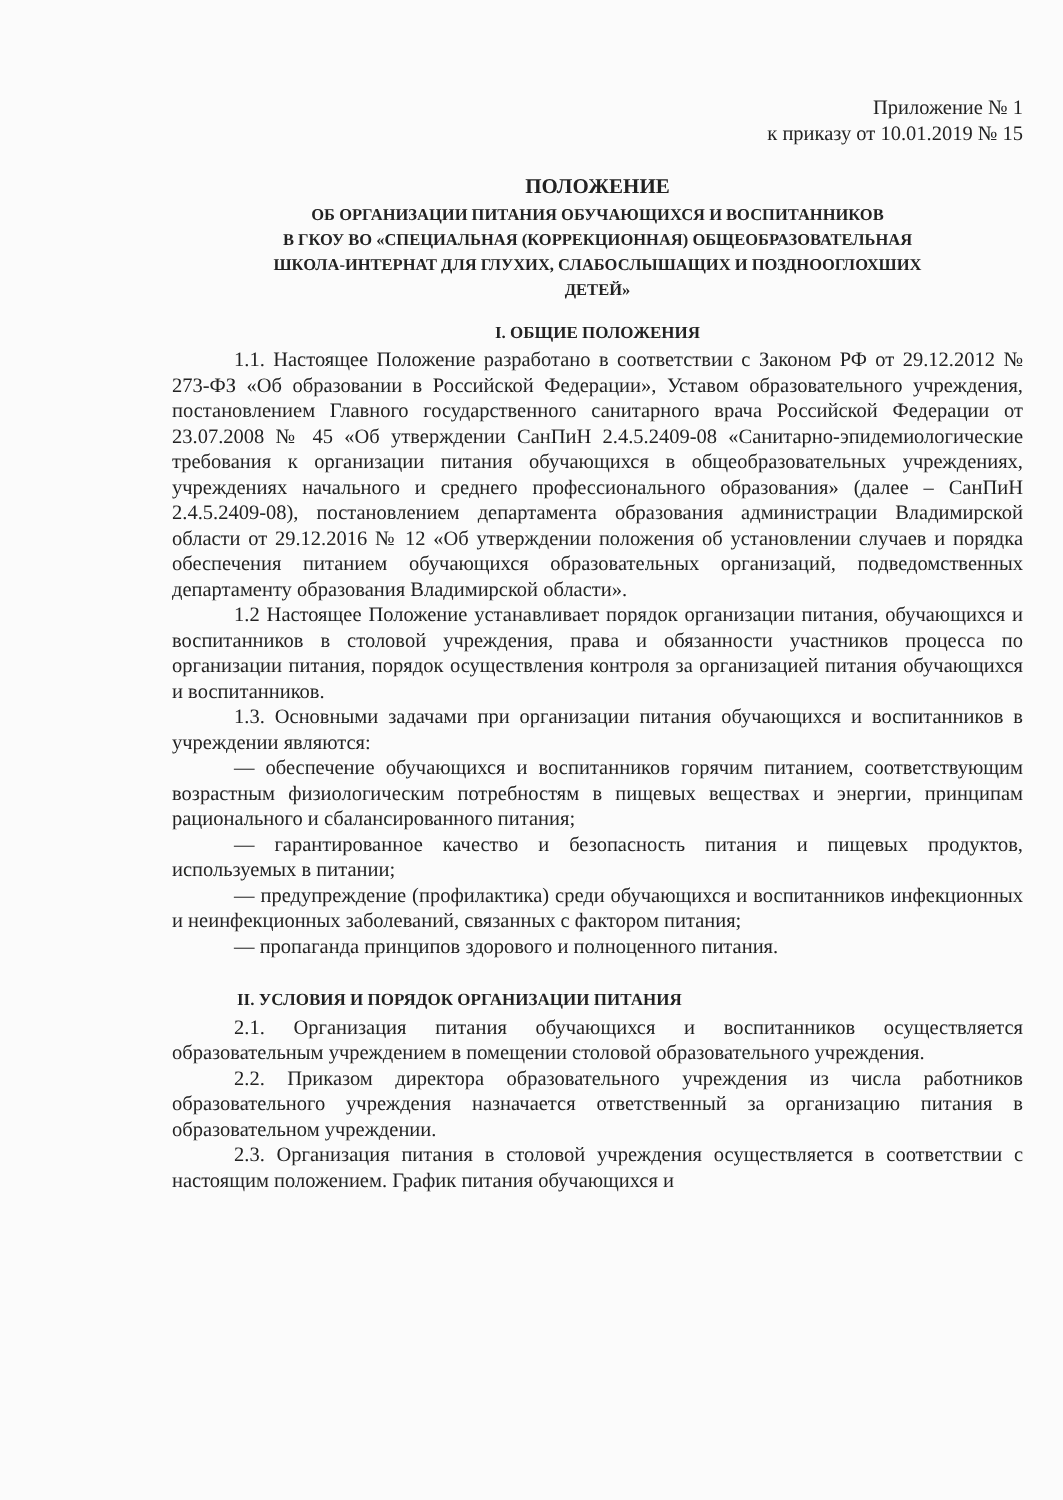Приложение № 1
к приказу от 10.01.2019 № 15
ПОЛОЖЕНИЕ
ОБ ОРГАНИЗАЦИИ ПИТАНИЯ ОБУЧАЮЩИХСЯ И ВОСПИТАННИКОВ
В ГКОУ ВО «СПЕЦИАЛЬНАЯ (КОРРЕКЦИОННАЯ) ОБЩЕОБРАЗОВАТЕЛЬНАЯ
ШКОЛА-ИНТЕРНАТ ДЛЯ ГЛУХИХ, СЛАБОСЛЫШАЩИХ И ПОЗДНООГЛОХШИХ
ДЕТЕЙ»
I. ОБЩИЕ ПОЛОЖЕНИЯ
1.1. Настоящее Положение разработано в соответствии с Законом РФ от 29.12.2012 № 273-ФЗ «Об образовании в Российской Федерации», Уставом образовательного учреждения, постановлением Главного государственного санитарного врача Российской Федерации от 23.07.2008 № 45 «Об утверждении СанПиН 2.4.5.2409-08 «Санитарно-эпидемиологические требования к организации питания обучающихся в общеобразовательных учреждениях, учреждениях начального и среднего профессионального образования» (далее – СанПиН 2.4.5.2409-08), постановлением департамента образования администрации Владимирской области от 29.12.2016 № 12 «Об утверждении положения об установлении случаев и порядка обеспечения питанием обучающихся образовательных организаций, подведомственных департаменту образования Владимирской области».
1.2 Настоящее Положение устанавливает порядок организации питания, обучающихся и воспитанников в столовой учреждения, права и обязанности участников процесса по организации питания, порядок осуществления контроля за организацией питания обучающихся и воспитанников.
1.3. Основными задачами при организации питания обучающихся и воспитанников в учреждении являются:
— обеспечение обучающихся и воспитанников горячим питанием, соответствующим возрастным физиологическим потребностям в пищевых веществах и энергии, принципам рационального и сбалансированного питания;
— гарантированное качество и безопасность питания и пищевых продуктов, используемых в питании;
— предупреждение (профилактика) среди обучающихся и воспитанников инфекционных и неинфекционных заболеваний, связанных с фактором питания;
— пропаганда принципов здорового и полноценного питания.
II. УСЛОВИЯ И ПОРЯДОК ОРГАНИЗАЦИИ ПИТАНИЯ
2.1. Организация питания обучающихся и воспитанников осуществляется образовательным учреждением в помещении столовой образовательного учреждения.
2.2. Приказом директора образовательного учреждения из числа работников образовательного учреждения назначается ответственный за организацию питания в образовательном учреждении.
2.3. Организация питания в столовой учреждения осуществляется в соответствии с настоящим положением. График питания обучающихся и